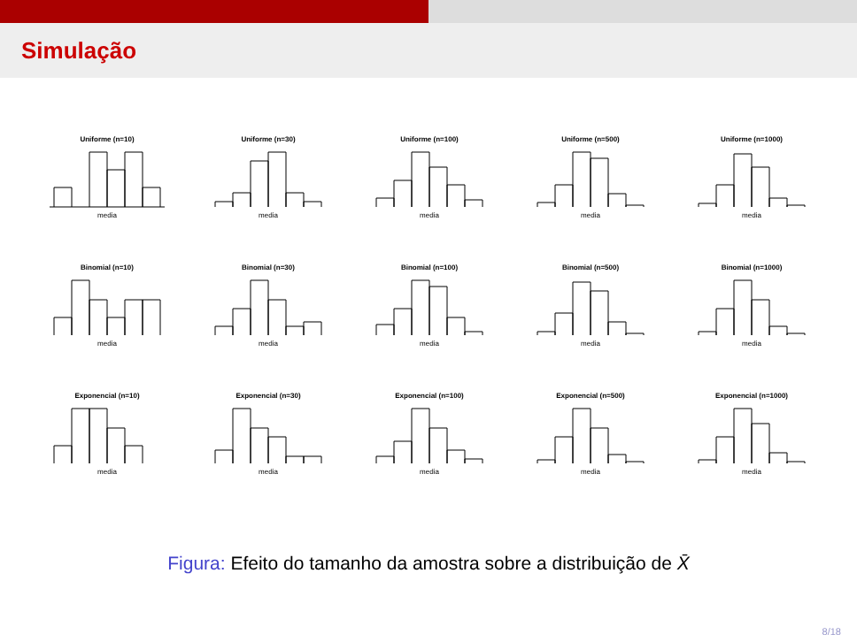Simulação
Uniforme (n=10)
media
Uniforme (n=30)
media
Uniforme (n=100)
media
Uniforme (n=500)
media
Uniforme (n=1000)
media
Binomial (n=10)
media
Binomial (n=30)
media
Binomial (n=100)
media
Binomial (n=500)
media
Binomial (n=1000)
media
Exponencial (n=10)
media
Exponencial (n=30)
media
Exponencial (n=100)
media
Exponencial (n=500)
media
Exponencial (n=1000)
media
Figura: Efeito do tamanho da amostra sobre a distribuição de X̄
8/18